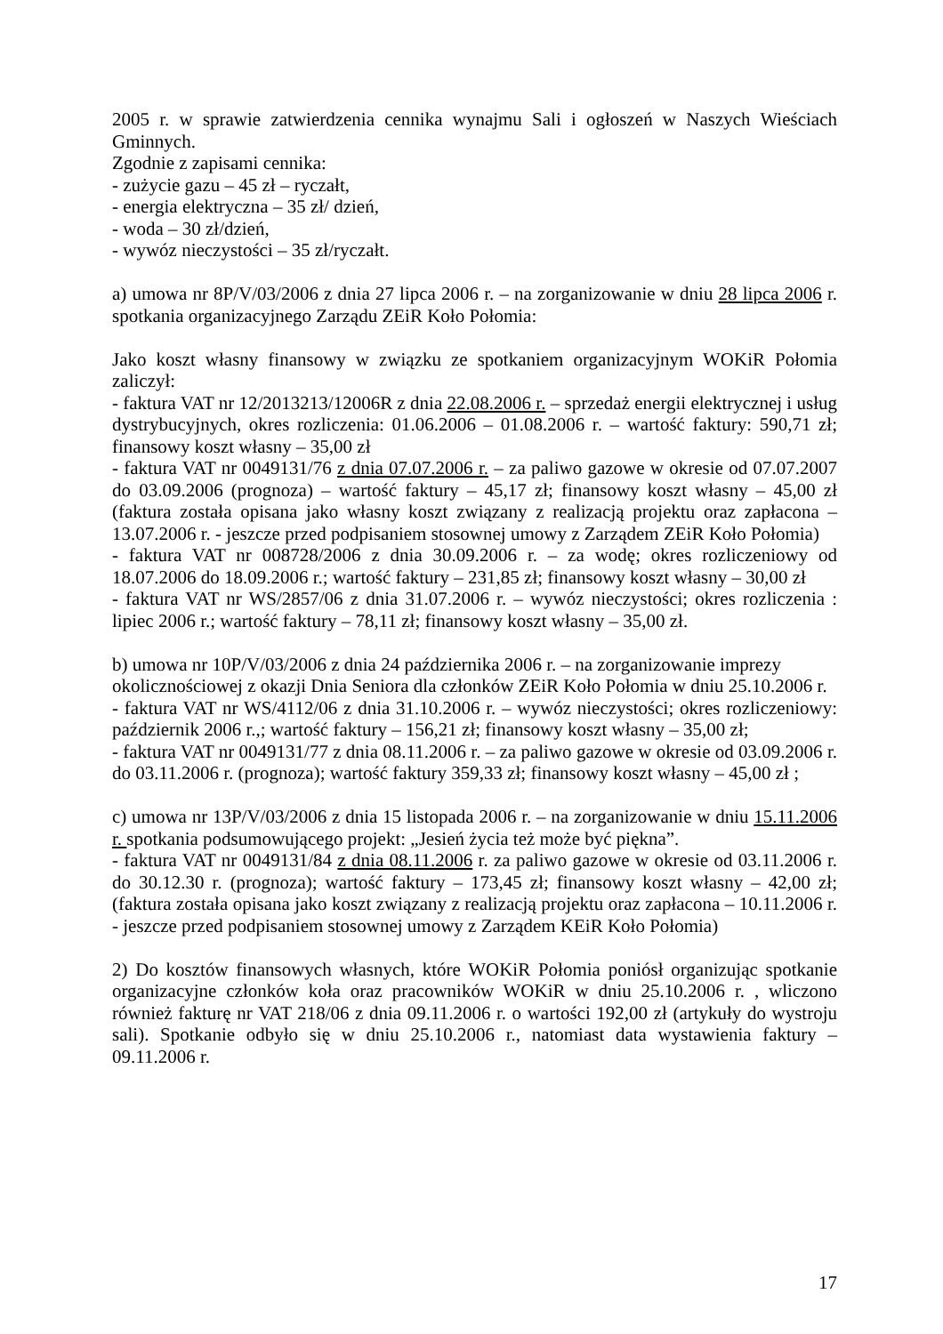2005 r. w sprawie zatwierdzenia cennika wynajmu Sali i ogłoszeń w Naszych Wieściach Gminnych.
Zgodnie z zapisami cennika:
- zużycie gazu – 45 zł – ryczałt,
- energia elektryczna – 35 zł/ dzień,
- woda – 30 zł/dzień,
- wywóz nieczystości – 35 zł/ryczałt.
a) umowa nr 8P/V/03/2006 z dnia 27 lipca 2006 r. – na zorganizowanie w dniu 28 lipca 2006 r. spotkania organizacyjnego Zarządu ZEiR Koło Połomia:
Jako koszt własny finansowy w związku ze spotkaniem organizacyjnym WOKiR Połomia zaliczył:
- faktura VAT nr 12/2013213/12006R z dnia 22.08.2006 r. – sprzedaż energii elektrycznej i usług dystrybucyjnych, okres rozliczenia: 01.06.2006 – 01.08.2006 r. – wartość faktury: 590,71 zł; finansowy koszt własny – 35,00 zł
- faktura VAT nr 0049131/76 z dnia 07.07.2006 r. – za paliwo gazowe w okresie od 07.07.2007 do 03.09.2006 (prognoza) – wartość faktury – 45,17 zł; finansowy koszt własny – 45,00 zł (faktura została opisana jako własny koszt związany z realizacją projektu oraz zapłacona – 13.07.2006 r. - jeszcze przed podpisaniem stosownej umowy z Zarządem ZEiR Koło Połomia)
- faktura VAT nr 008728/2006 z dnia 30.09.2006 r. – za wodę; okres rozliczeniowy od 18.07.2006 do 18.09.2006 r.; wartość faktury – 231,85 zł; finansowy koszt własny – 30,00 zł
- faktura VAT nr WS/2857/06 z dnia 31.07.2006 r. – wywóz nieczystości; okres rozliczenia : lipiec 2006 r.; wartość faktury – 78,11 zł; finansowy koszt własny – 35,00 zł.
b) umowa nr 10P/V/03/2006 z dnia 24 października 2006 r. – na zorganizowanie imprezy okolicznościowej z okazji Dnia Seniora dla członków ZEiR Koło Połomia w dniu 25.10.2006 r.
- faktura VAT nr WS/4112/06 z dnia 31.10.2006 r. – wywóz nieczystości; okres rozliczeniowy: październik 2006 r.,; wartość faktury – 156,21 zł; finansowy koszt własny – 35,00 zł;
- faktura VAT nr 0049131/77 z dnia 08.11.2006 r. – za paliwo gazowe w okresie od 03.09.2006 r. do 03.11.2006 r. (prognoza); wartość faktury 359,33 zł; finansowy koszt własny – 45,00 zł ;
c) umowa nr 13P/V/03/2006 z dnia 15 listopada 2006 r. – na zorganizowanie w dniu 15.11.2006 r. spotkania podsumowującego projekt: „Jesień życia też może być piękna”.
- faktura VAT nr 0049131/84 z dnia 08.11.2006 r. za paliwo gazowe w okresie od 03.11.2006 r. do 30.12.30 r. (prognoza); wartość faktury – 173,45 zł; finansowy koszt własny – 42,00 zł; (faktura została opisana jako koszt związany z realizacją projektu oraz zapłacona – 10.11.2006 r. - jeszcze przed podpisaniem stosownej umowy z Zarządem KEiR Koło Połomia)
2) Do kosztów finansowych własnych, które WOKiR Połomia poniósł organizując spotkanie organizacyjne członków koła oraz pracowników WOKiR w dniu 25.10.2006 r. , wliczono również fakturę nr VAT 218/06 z dnia 09.11.2006 r. o wartości 192,00 zł (artykuły do wystroju sali). Spotkanie odbyło się w dniu 25.10.2006 r., natomiast data wystawienia faktury – 09.11.2006 r.
17